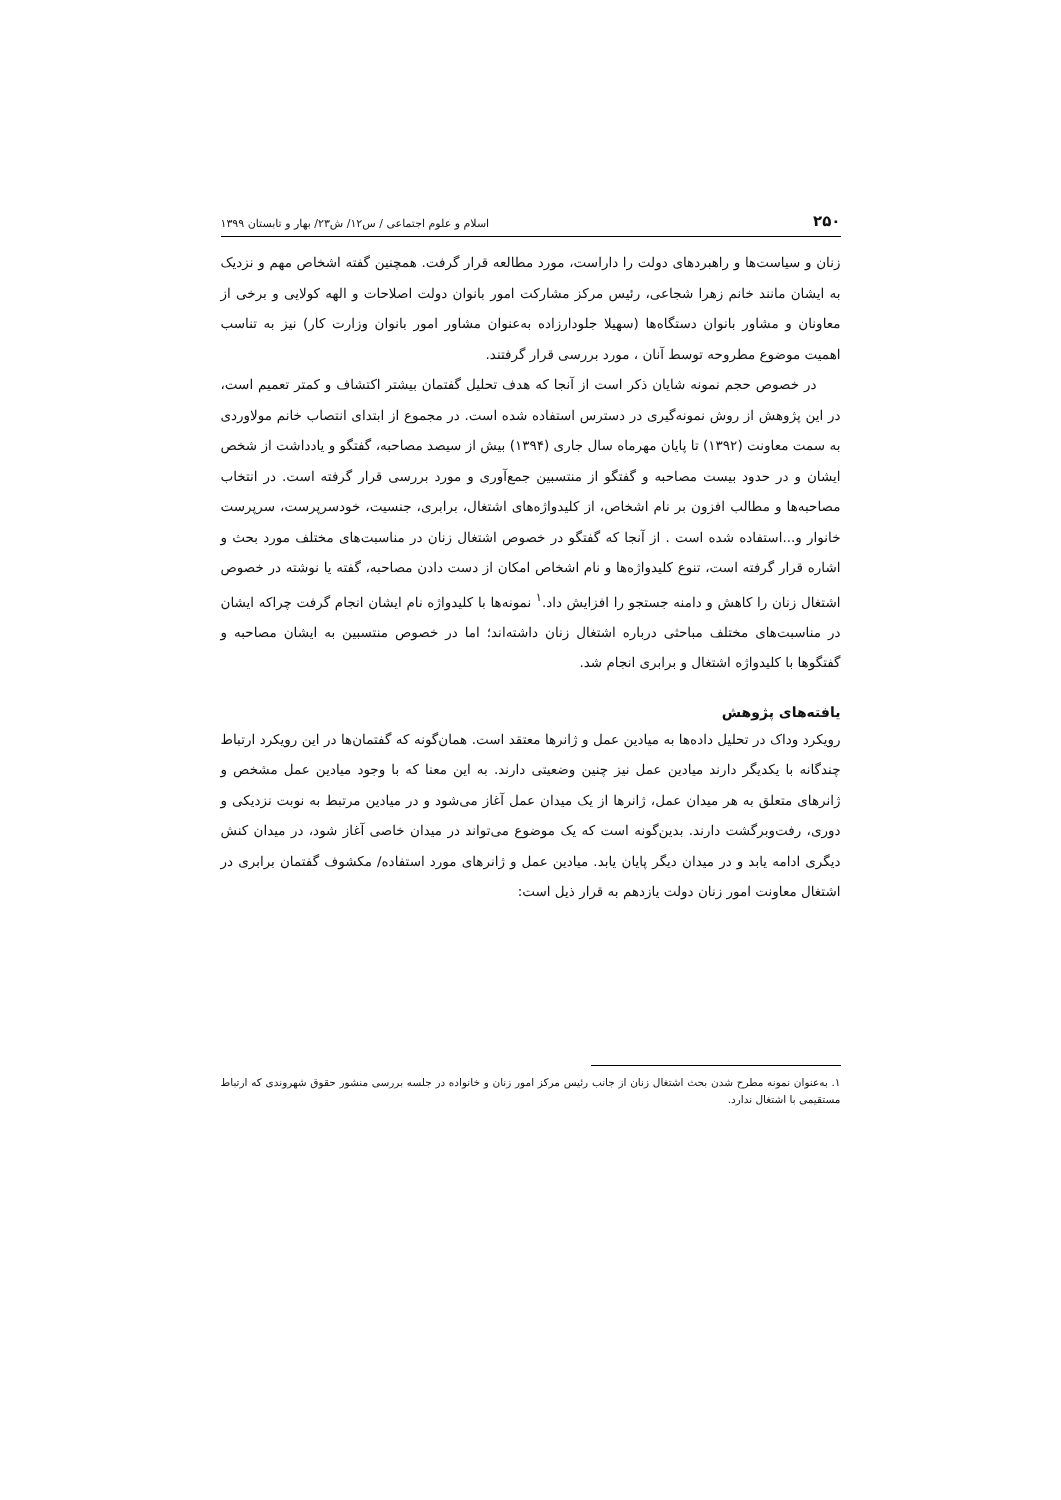۲۵۰ اسلام و علوم اجتماعی / س۱۲/ ش۲۳/ بهار و تابستان ۱۳۹۹
زنان و سیاست‌ها و راهبردهای دولت را داراست، مورد مطالعه قرار گرفت. همچنین گفته اشخاص مهم و نزدیک به ایشان مانند خانم زهرا شجاعی، رئیس مرکز مشارکت امور بانوان دولت اصلاحات و الهه کولایی و برخی از معاونان و مشاور بانوان دستگاه‌ها (سهیلا جلودارزاده به‌عنوان مشاور امور بانوان وزارت کار) نیز به تناسب اهمیت موضوع مطروحه توسط آنان ، مورد بررسی قرار گرفتند.
در خصوص حجم نمونه شایان ذکر است از آنجا که هدف تحلیل گفتمان بیشتر اکتشاف و کمتر تعمیم است، در این پژوهش از روش نمونه‌گیری در دسترس استفاده شده است. در مجموع از ابتدای انتصاب خانم مولاوردی به سمت معاونت (۱۳۹۲) تا پایان مهرماه سال جاری (۱۳۹۴) بیش از سیصد مصاحبه، گفتگو و یادداشت از شخص ایشان و در حدود بیست مصاحبه و گفتگو از منتسبین جمع‌آوری و مورد بررسی قرار گرفته است. در انتخاب مصاحبه‌ها و مطالب افزون بر نام اشخاص، از کلیدواژه‌های اشتغال، برابری، جنسیت، خودسرپرست، سرپرست خانوار و...استفاده شده است . از آنجا که گفتگو در خصوص اشتغال زنان در مناسبت‌های مختلف مورد بحث و اشاره قرار گرفته است، تنوع کلیدواژه‌ها و نام اشخاص امکان از دست دادن مصاحبه، گفته یا نوشته در خصوص اشتغال زنان را کاهش و دامنه جستجو را افزایش داد.<sup>۱</sup> نمونه‌ها با کلیدواژه نام ایشان انجام گرفت چراکه ایشان در مناسبت‌های مختلف مباحثی درباره اشتغال زنان داشته‌اند؛ اما در خصوص منتسبین به ایشان مصاحبه و گفتگوها با کلیدواژه اشتغال و برابری انجام شد.
یافته‌های پژوهش
رویکرد وداک در تحلیل داده‌ها به میادین عمل و ژانرها معتقد است. همان‌گونه که گفتمان‌ها در این رویکرد ارتباط چندگانه با یکدیگر دارند میادین عمل نیز چنین وضعیتی دارند. به این معنا که با وجود میادین عمل مشخص و ژانرهای متعلق به هر میدان عمل، ژانرها از یک میدان عمل آغاز می‌شود و در میادین مرتبط به نوبت نزدیکی و دوری، رفت‌وبرگشت دارند. بدین‌گونه است که یک موضوع می‌تواند در میدان خاصی آغاز شود، در میدان کنش دیگری ادامه یابد و در میدان دیگر پایان یابد. میادین عمل و ژانرهای مورد استفاده/ مکشوف گفتمان برابری در اشتغال معاونت امور زنان دولت یازدهم به قرار ذیل است:
۱. به‌عنوان نمونه مطرح شدن بحث اشتغال زنان از جانب رئیس مرکز امور زنان و خانواده در جلسه بررسی منشور حقوق شهروندی که ارتباط مستقیمی با اشتغال ندارد.